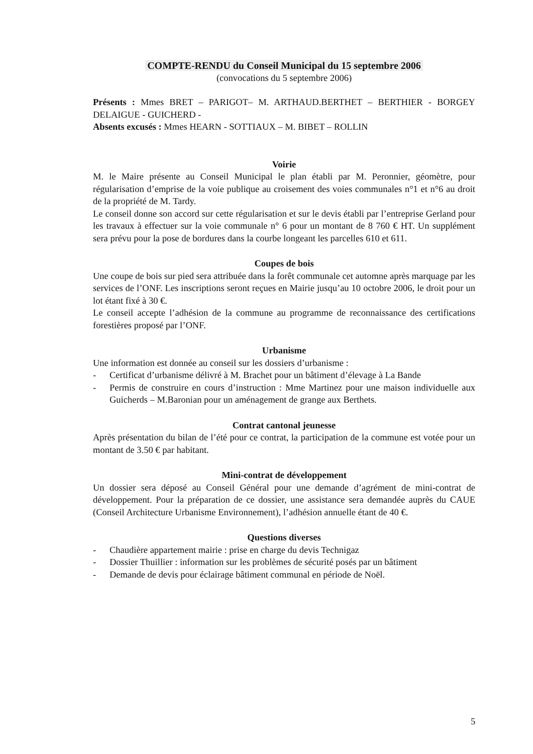COMPTE-RENDU du Conseil Municipal du 15 septembre 2006
(convocations du 5 septembre 2006)
Présents : Mmes BRET – PARIGOT– M. ARTHAUD.BERTHET – BERTHIER - BORGEY DELAIGUE - GUICHERD -
Absents excusés : Mmes HEARN - SOTTIAUX – M. BIBET – ROLLIN
Voirie
M. le Maire présente au Conseil Municipal le plan établi par M. Peronnier, géomètre, pour régularisation d’emprise de la voie publique au croisement des voies communales n°1 et n°6 au droit de la propriété de M. Tardy.
Le conseil donne son accord sur cette régularisation et sur le devis établi par l’entreprise Gerland pour les travaux à effectuer sur la voie communale n° 6 pour un montant de 8 760 € HT. Un supplément sera prévu pour la pose de bordures dans la courbe longeant les parcelles 610 et 611.
Coupes de bois
Une coupe de bois sur pied sera attribuée dans la forêt communale cet automne après marquage par les services de l’ONF. Les inscriptions seront reçues en Mairie jusqu’au 10 octobre 2006, le droit pour un lot étant fixé à 30 €.
Le conseil accepte l’adhésion de la commune au programme de reconnaissance des certifications forestières proposé par l’ONF.
Urbanisme
Une information est donnée au conseil sur les dossiers d’urbanisme :
- Certificat d’urbanisme délivré à M. Brachet pour un bâtiment d’élevage à La Bande
- Permis de construire en cours d’instruction : Mme Martinez pour une maison individuelle aux Guicherds – M.Baronian pour un aménagement de grange aux Berthets.
Contrat cantonal jeunesse
Après présentation du bilan de l’été pour ce contrat, la participation de la commune est votée pour un montant de 3.50 € par habitant.
Mini-contrat de développement
Un dossier sera déposé au Conseil Général pour une demande d’agrément de mini-contrat de développement. Pour la préparation de ce dossier, une assistance sera demandée auprès du CAUE (Conseil Architecture Urbanisme Environnement), l’adhésion annuelle étant de 40 €.
Questions diverses
- Chaudière appartement mairie : prise en charge du devis Technigaz
- Dossier Thuillier : information sur les problèmes de sécurité posés par un bâtiment
- Demande de devis pour éclairage bâtiment communal en période de Noël.
5